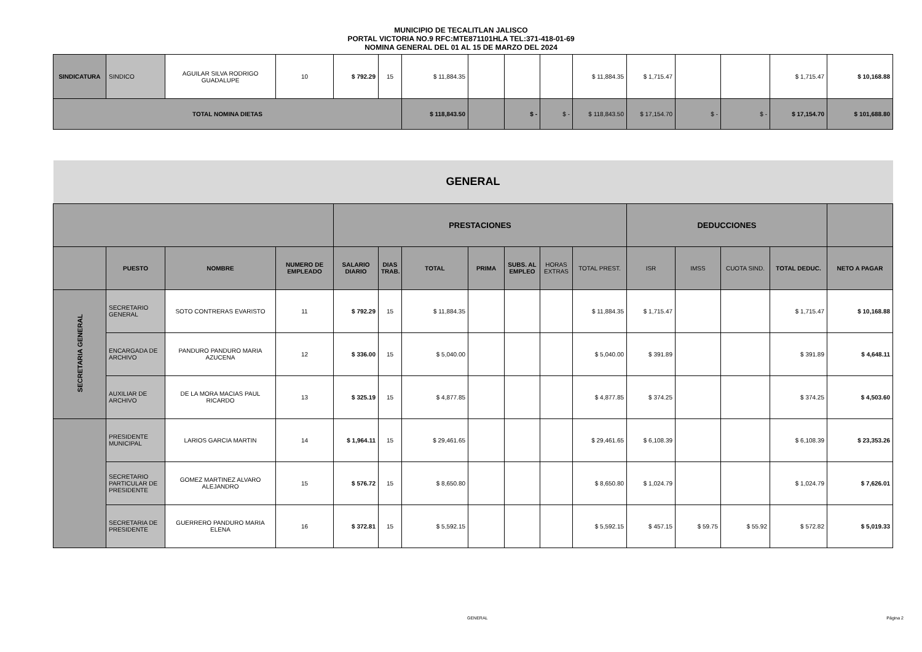MUNICIPIO DE TECALITLAN JALISCO
PORTAL VICTORIA NO.9 RFC:MTE871101HLA TEL:371-418-01-69
NOMINA GENERAL DEL 01 AL 15 DE MARZO DEL 2024
| SINDICATURA | SINDICO | AGUILAR SILVA RODRIGO GUADALUPE | 10 | $ 792.29 | 15 | $ 11,884.35 | | | | $ 11,884.35 | $ 1,715.47 | | | $ 1,715.47 | $ 10,168.88 |
| TOTAL NOMINA DIETAS | | | | | | $ 118,843.50 | | $ - | $ - | $ 118,843.50 | $ 17,154.70 | $ - | $ - | $ 17,154.70 | $ 101,688.80 |
| GENERAL | | | | | | | | | | | | | | | |
| | | | | PRESTACIONES | | | | | | | DEDUCCIONES | | | | |
| | PUESTO | NOMBRE | NUMERO DE EMPLEADO | SALARIO DIARIO | DIAS TRAB. | TOTAL | PRIMA | SUBS. AL EMPLEO | HORAS EXTRAS | TOTAL PREST. | ISR | IMSS | CUOTA SIND. | TOTAL DEDUC. | NETO A PAGAR |
| SECRETARIA GENERAL | SECRETARIO GENERAL | SOTO CONTRERAS EVARISTO | 11 | $ 792.29 | 15 | $ 11,884.35 | | | | $ 11,884.35 | $ 1,715.47 | | | $ 1,715.47 | $ 10,168.88 |
| | ENCARGADA DE ARCHIVO | PANDURO PANDURO MARIA AZUCENA | 12 | $ 336.00 | 15 | $ 5,040.00 | | | | $ 5,040.00 | $ 391.89 | | | $ 391.89 | $ 4,648.11 |
| | AUXILIAR DE ARCHIVO | DE LA MORA MACIAS PAUL RICARDO | 13 | $ 325.19 | 15 | $ 4,877.85 | | | | $ 4,877.85 | $ 374.25 | | | $ 374.25 | $ 4,503.60 |
| | PRESIDENTE MUNICIPAL | LARIOS GARCIA MARTIN | 14 | $ 1,964.11 | 15 | $ 29,461.65 | | | | $ 29,461.65 | $ 6,108.39 | | | $ 6,108.39 | $ 23,353.26 |
| | SECRETARIO PARTICULAR DE PRESIDENTE | GOMEZ MARTINEZ ALVARO ALEJANDRO | 15 | $ 576.72 | 15 | $ 8,650.80 | | | | $ 8,650.80 | $ 1,024.79 | | | $ 1,024.79 | $ 7,626.01 |
| | SECRETARIA DE PRESIDENTE | GUERRERO PANDURO MARIA ELENA | 16 | $ 372.81 | 15 | $ 5,592.15 | | | | $ 5,592.15 | $ 457.15 | $ 59.75 | $ 55.92 | $ 572.82 | $ 5,019.33 |
GENERAL Página 2